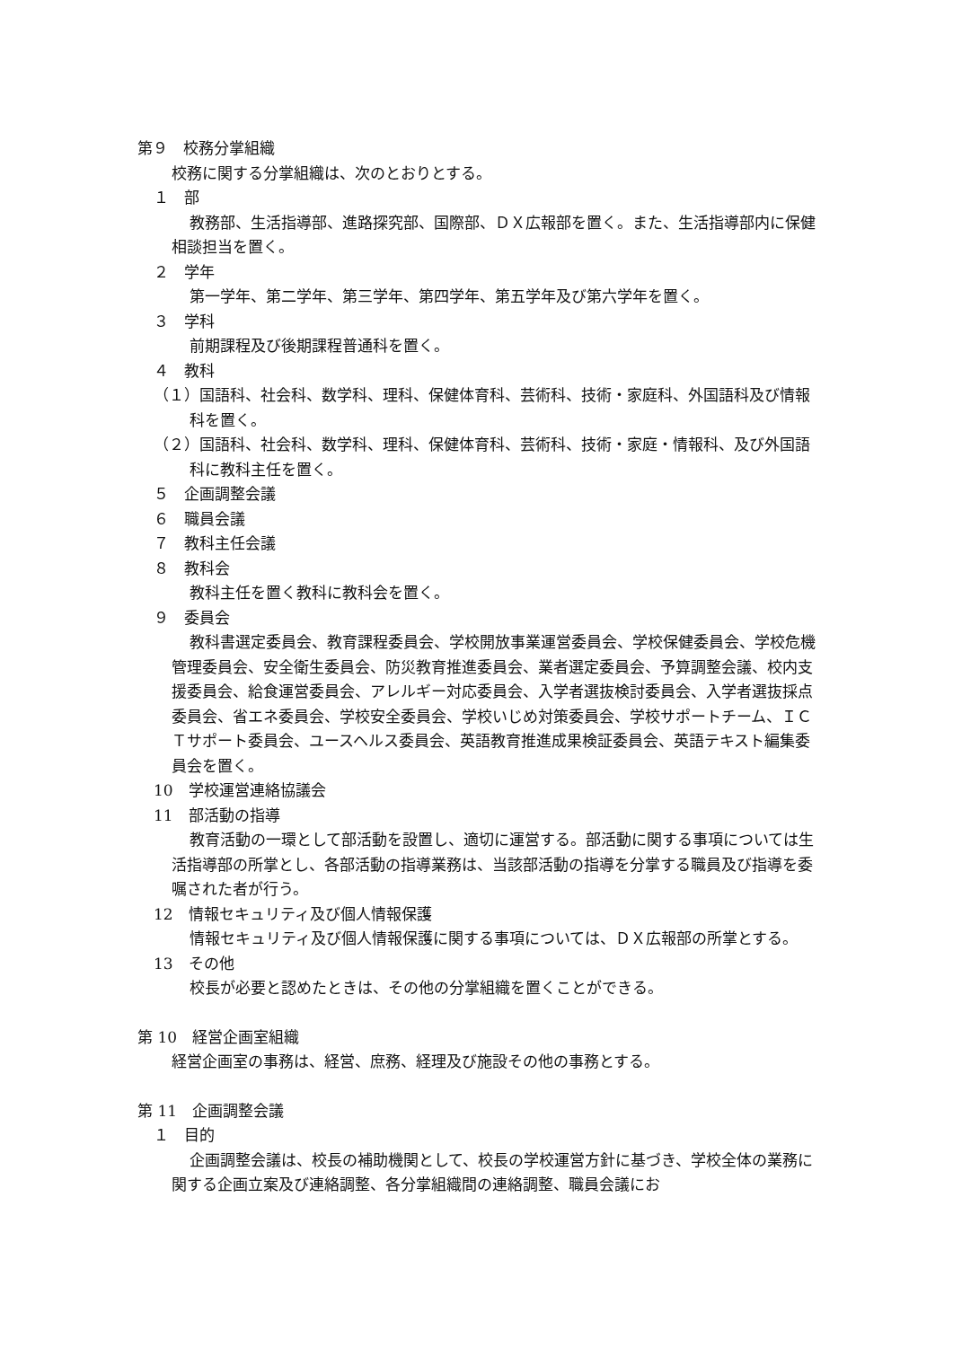第９　校務分掌組織
校務に関する分掌組織は、次のとおりとする。
１　部
教務部、生活指導部、進路探究部、国際部、ＤＸ広報部を置く。また、生活指導部内に保健相談担当を置く。
２　学年
第一学年、第二学年、第三学年、第四学年、第五学年及び第六学年を置く。
３　学科
前期課程及び後期課程普通科を置く。
４　教科
（１）国語科、社会科、数学科、理科、保健体育科、芸術科、技術・家庭科、外国語科及び情報科を置く。
（２）国語科、社会科、数学科、理科、保健体育科、芸術科、技術・家庭・情報科、及び外国語科に教科主任を置く。
５　企画調整会議
６　職員会議
７　教科主任会議
８　教科会
教科主任を置く教科に教科会を置く。
９　委員会
教科書選定委員会、教育課程委員会、学校開放事業運営委員会、学校保健委員会、学校危機管理委員会、安全衛生委員会、防災教育推進委員会、業者選定委員会、予算調整会議、校内支援委員会、給食運営委員会、アレルギー対応委員会、入学者選抜検討委員会、入学者選抜採点委員会、省エネ委員会、学校安全委員会、学校いじめ対策委員会、学校サポートチーム、ＩＣＴサポート委員会、ユースヘルス委員会、英語教育推進成果検証委員会、英語テキスト編集委員会を置く。
10　学校運営連絡協議会
11　部活動の指導
教育活動の一環として部活動を設置し、適切に運営する。部活動に関する事項については生活指導部の所掌とし、各部活動の指導業務は、当該部活動の指導を分掌する職員及び指導を委嘱された者が行う。
12　情報セキュリティ及び個人情報保護
情報セキュリティ及び個人情報保護に関する事項については、ＤＸ広報部の所掌とする。
13　その他
校長が必要と認めたときは、その他の分掌組織を置くことができる。
第 10　経営企画室組織
経営企画室の事務は、経営、庶務、経理及び施設その他の事務とする。
第 11　企画調整会議
１　目的
企画調整会議は、校長の補助機関として、校長の学校運営方針に基づき、学校全体の業務に関する企画立案及び連絡調整、各分掌組織間の連絡調整、職員会議にお